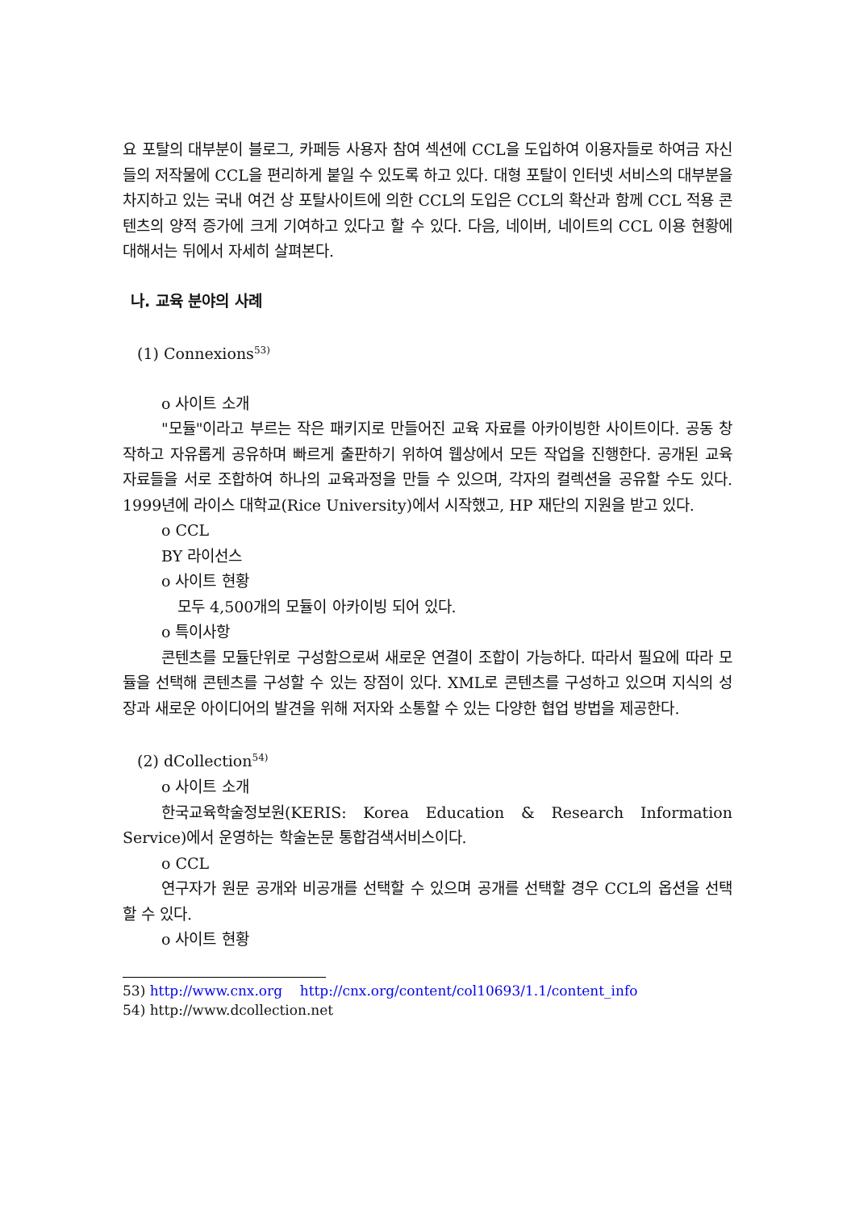요 포탈의 대부분이 블로그, 카페등 사용자 참여 섹션에 CCL을 도입하여 이용자들로 하여금 자신들의 저작물에 CCL을 편리하게 붙일 수 있도록 하고 있다. 대형 포탈이 인터넷 서비스의 대부분을 차지하고 있는 국내 여건 상 포탈사이트에 의한 CCL의 도입은 CCL의 확산과 함께 CCL 적용 콘텐츠의 양적 증가에 크게 기여하고 있다고 할 수 있다. 다음, 네이버, 네이트의 CCL 이용 현황에 대해서는 뒤에서 자세히 살펴본다.
나. 교육 분야의 사례
(1) Connexions<sup>53)</sup>
o 사이트 소개
"모듈"이라고 부르는 작은 패키지로 만들어진 교육 자료를 아카이빙한 사이트이다. 공동 창작하고 자유롭게 공유하며 빠르게 출판하기 위하여 웹상에서 모든 작업을 진행한다. 공개된 교육 자료들을 서로 조합하여 하나의 교육과정을 만들 수 있으며, 각자의 컬렉션을 공유할 수도 있다. 1999년에 라이스 대학교(Rice University)에서 시작했고, HP 재단의 지원을 받고 있다.
o CCL
BY 라이선스
o 사이트 현황
모두 4,500개의 모듈이 아카이빙 되어 있다.
o 특이사항
콘텐츠를 모듈단위로 구성함으로써 새로운 연결이 조합이 가능하다. 따라서 필요에 따라 모듈을 선택해 콘텐츠를 구성할 수 있는 장점이 있다. XML로 콘텐츠를 구성하고 있으며 지식의 성장과 새로운 아이디어의 발견을 위해 저자와 소통할 수 있는 다양한 협업 방법을 제공한다.
(2) dCollection<sup>54)</sup>
o 사이트 소개
한국교육학술정보원(KERIS: Korea Education & Research Information Service)에서 운영하는 학술논문 통합검색서비스이다.
o CCL
연구자가 원문 공개와 비공개를 선택할 수 있으며 공개를 선택할 경우 CCL의 옵션을 선택할 수 있다.
o 사이트 현황
53) http://www.cnx.org http://cnx.org/content/col10693/1.1/content_info
54) http://www.dcollection.net